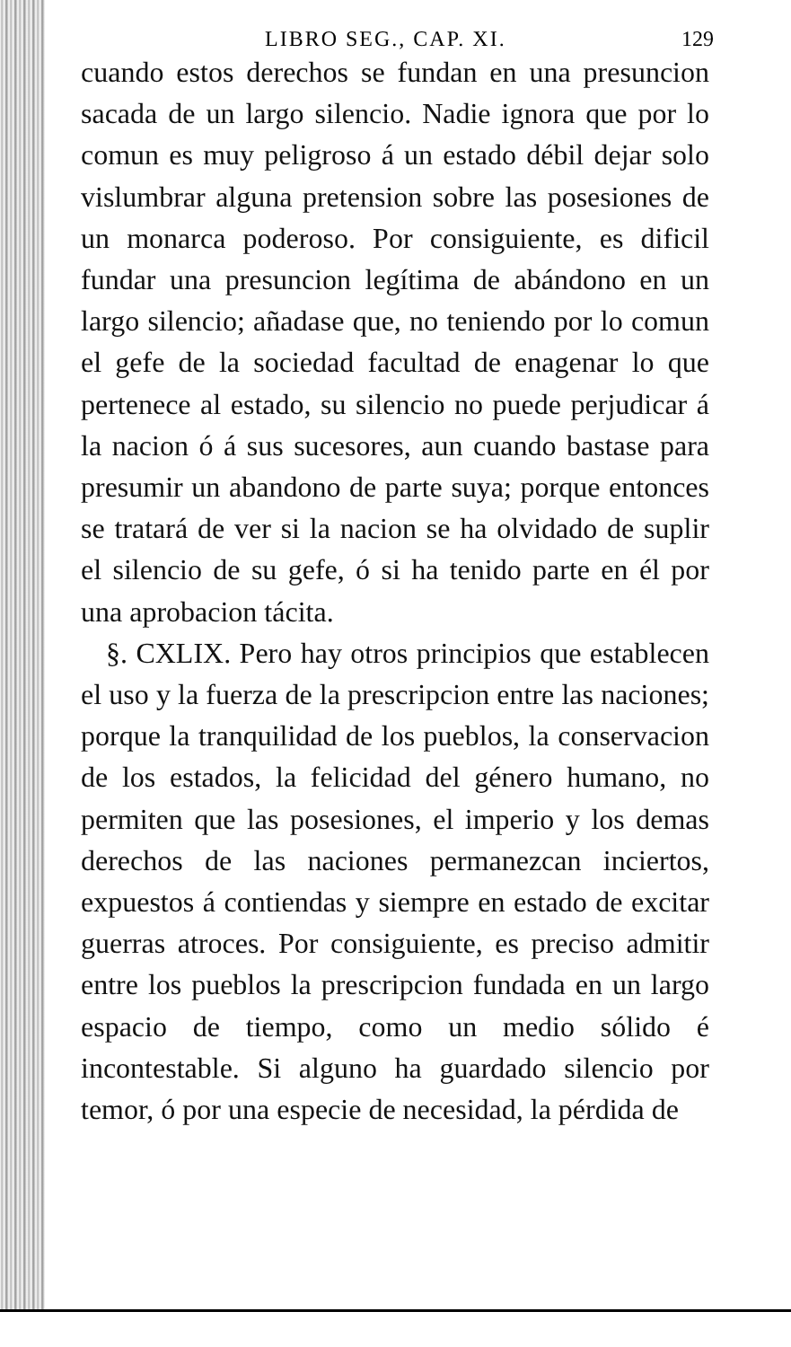LIBRO SEG., CAP. XI. 129
cuando estos derechos se fundan en una presuncion sacada de un largo silencio. Nadie ignora que por lo comun es muy peligroso á un estado débil dejar solo vislumbrar alguna pretension sobre las posesiones de un monarca poderoso. Por consiguiente, es dificil fundar una presuncion legítima de abándono en un largo silencio; añadase que, no teniendo por lo comun el gefe de la sociedad facultad de enagenar lo que pertenece al estado, su silencio no puede perjudicar á la nacion ó á sus sucesores, aun cuando bastase para presumir un abandono de parte suya; porque entonces se tratará de ver si la nacion se ha olvidado de suplir el silencio de su gefe, ó si ha tenido parte en él por una aprobacion tácita.
§. CXLIX. Pero hay otros principios que establecen el uso y la fuerza de la prescripcion entre las naciones; porque la tranquilidad de los pueblos, la conservacion de los estados, la felicidad del género humano, no permiten que las posesiones, el imperio y los demas derechos de las naciones permanezcan inciertos, expuestos á contiendas y siempre en estado de excitar guerras atroces. Por consiguiente, es preciso admitir entre los pueblos la prescripcion fundada en un largo espacio de tiempo, como un medio sólido é incontestable. Si alguno ha guardado silencio por temor, ó por una especie de necesidad, la pérdida de